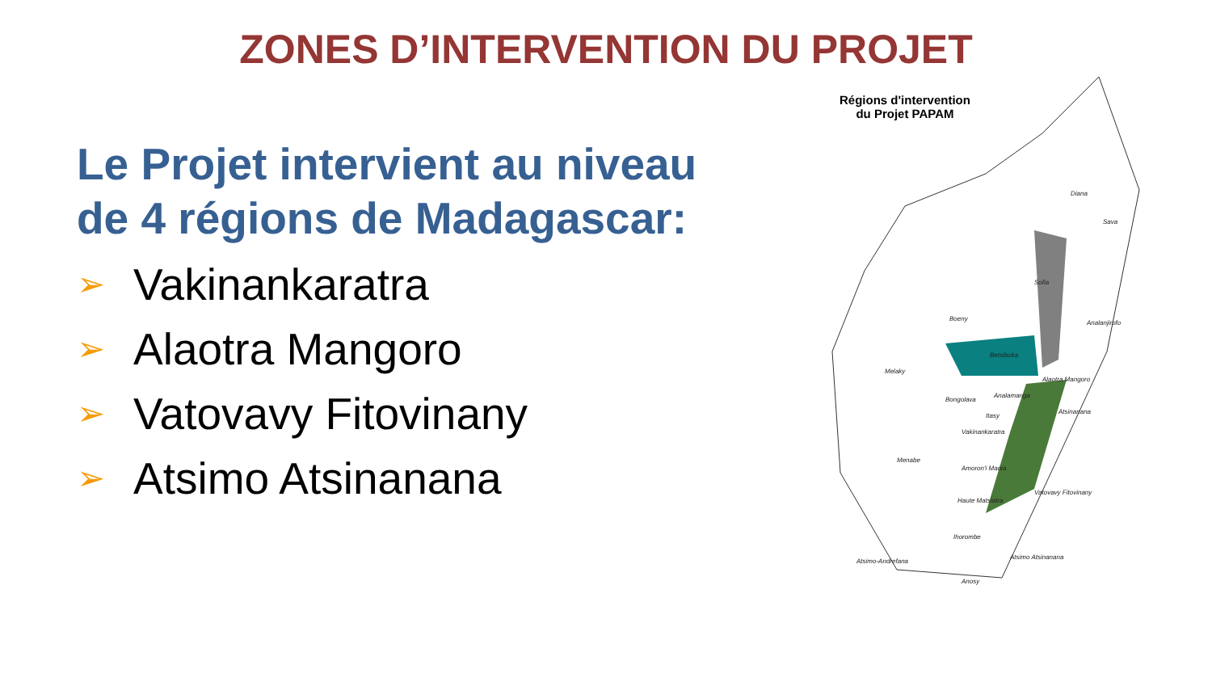ZONES D’INTERVENTION DU PROJET
Le Projet intervient au niveau de 4 régions de Madagascar:
➢ Vakinankaratra
➢ Alaotra Mangoro
➢ Vatovavy Fitovinany
➢ Atsimo Atsinanana
Régions d'intervention
du Projet PAPAM
Diana
Sava
Sofia
Boeny
Analanjirofo
Betsiboka
Melaky
Alaotra Mangoro
Analamanga
Bongolava
Atsinanana
Itasy
Vakinankaratra
Menabe
Amoron'i Mania
Vatovavy Fitovinany
Haute Matsiatra
Ihorombe
Atsimo-Andrefana
Atsimo Atsinanana
Anosy